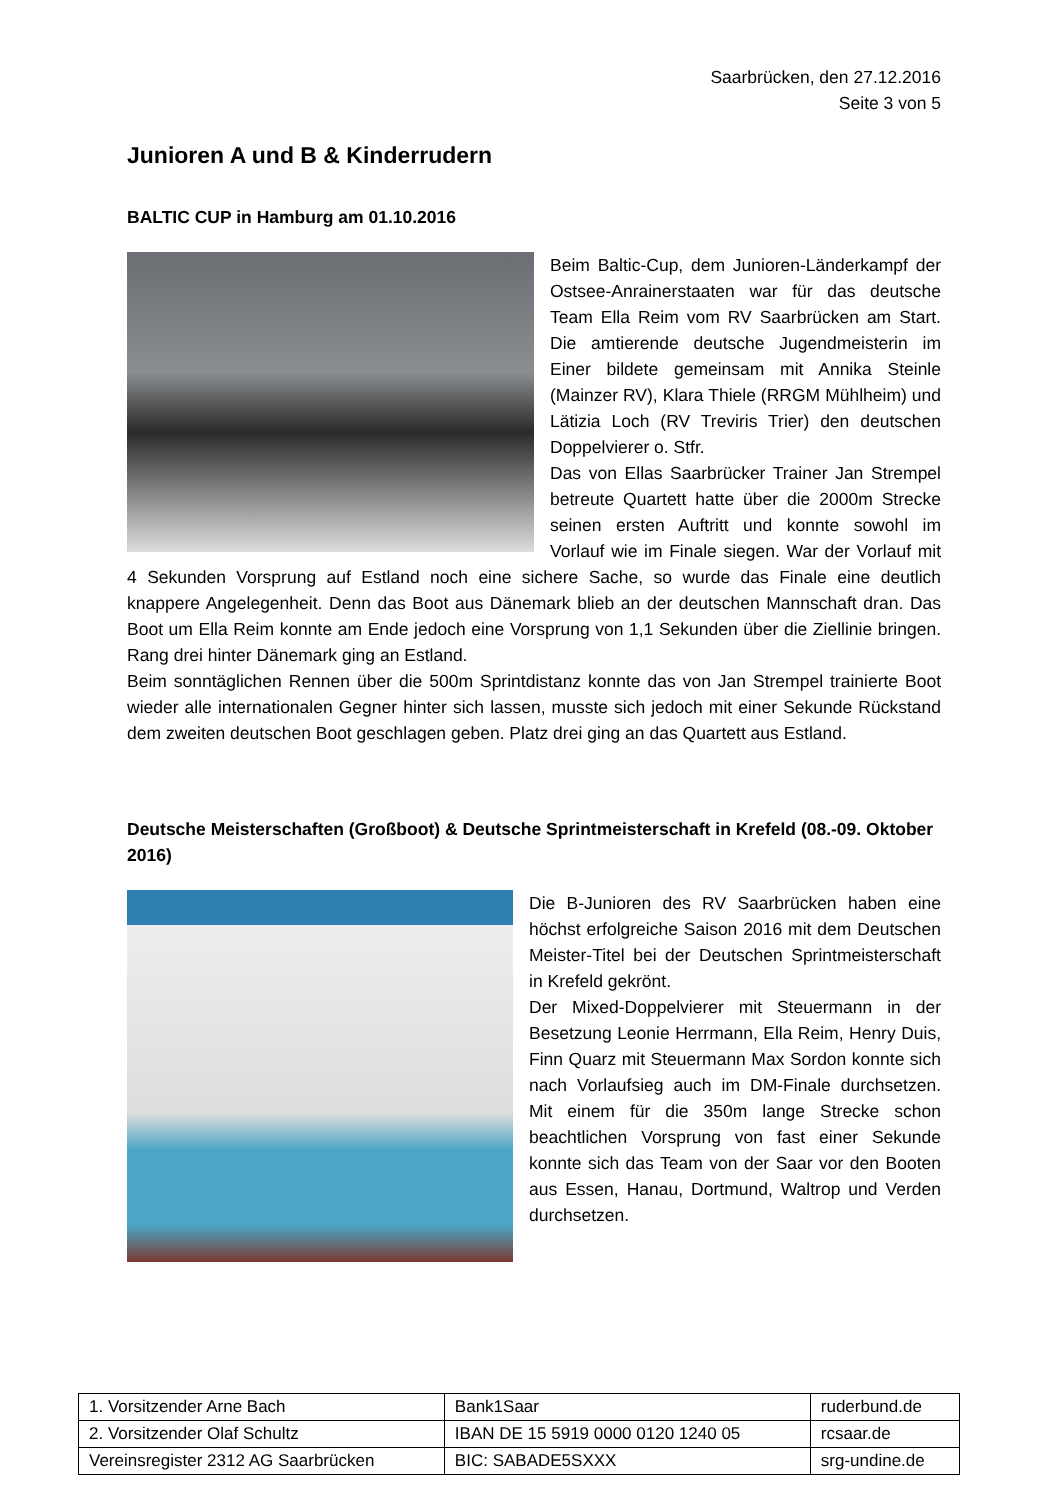Saarbrücken, den 27.12.2016
Seite 3 von 5
Junioren A und B & Kinderrudern
BALTIC CUP in Hamburg am 01.10.2016
Beim Baltic-Cup, dem Junioren-Länderkampf der Ostsee-Anrainerstaaten war für das deutsche Team Ella Reim vom RV Saarbrücken am Start. Die amtierende deutsche Jugendmeisterin im Einer bildete gemeinsam mit Annika Steinle (Mainzer RV), Klara Thiele (RRGM Mühlheim) und Lätizia Loch (RV Treviris Trier) den deutschen Doppelvierer o. Stfr.
Das von Ellas Saarbrücker Trainer Jan Strempel betreute Quartett hatte über die 2000m Strecke seinen ersten Auftritt und konnte sowohl im Vorlauf wie im Finale siegen. War der Vorlauf mit 4 Sekunden Vorsprung auf Estland noch eine sichere Sache, so wurde das Finale eine deutlich knappere Angelegenheit. Denn das Boot aus Dänemark blieb an der deutschen Mannschaft dran. Das Boot um Ella Reim konnte am Ende jedoch eine Vorsprung von 1,1 Sekunden über die Ziellinie bringen. Rang drei hinter Dänemark ging an Estland.
Beim sonntäglichen Rennen über die 500m Sprintdistanz konnte das von Jan Strempel trainierte Boot wieder alle internationalen Gegner hinter sich lassen, musste sich jedoch mit einer Sekunde Rückstand dem zweiten deutschen Boot geschlagen geben. Platz drei ging an das Quartett aus Estland.
Deutsche Meisterschaften (Großboot) & Deutsche Sprintmeisterschaft in Krefeld (08.-09. Oktober 2016)
Die B-Junioren des RV Saarbrücken haben eine höchst erfolgreiche Saison 2016 mit dem Deutschen Meister-Titel bei der Deutschen Sprintmeisterschaft in Krefeld gekrönt.
Der Mixed-Doppelvierer mit Steuermann in der Besetzung Leonie Herrmann, Ella Reim, Henry Duis, Finn Quarz mit Steuermann Max Sordon konnte sich nach Vorlaufsieg auch im DM-Finale durchsetzen. Mit einem für die 350m lange Strecke schon beachtlichen Vorsprung von fast einer Sekunde konnte sich das Team von der Saar vor den Booten aus Essen, Hanau, Dortmund, Waltrop und Verden durchsetzen.
| 1. Vorsitzender Arne Bach | Bank1Saar | ruderbund.de |
| 2. Vorsitzender Olaf Schultz | IBAN DE 15 5919 0000 0120 1240 05 | rcsaar.de |
| Vereinsregister 2312 AG Saarbrücken | BIC: SABADE5SXXX | srg-undine.de |